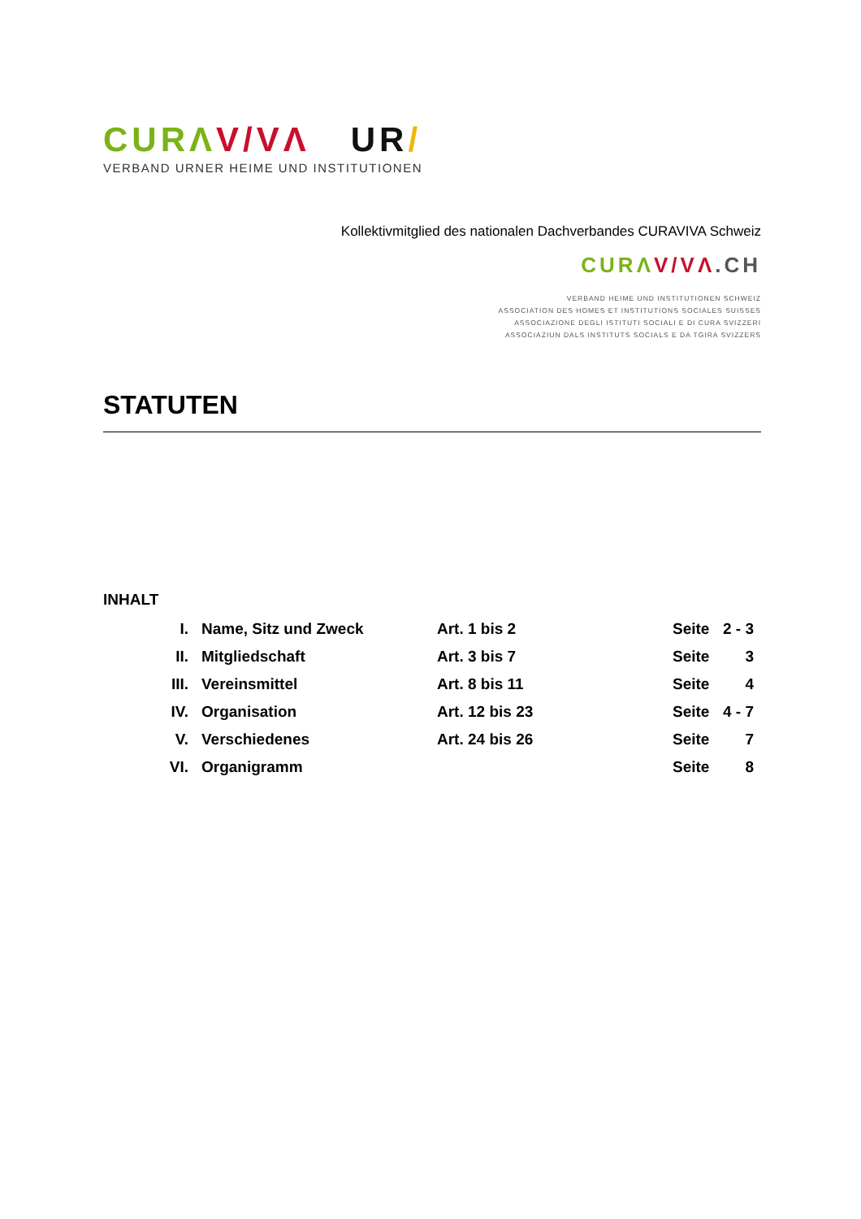CUR ΛV/VΛ UR/
VERBAND URNER HEIME UND INSTITUTIONEN
Kollektivmitglied des nationalen Dachverbandes CURAVIVA Schweiz
CURΛ V/VΛ.CH
VERBAND HEIME UND INSTITUTIONEN SCHWEIZ
ASSOCIATION DES HOMES ET INSTITUTIONS SOCIALES SUISSES
ASSOCIAZIONE DEGLI ISTITUTI SOCIALI E DI CURA SVIZZERI
ASSOCIAZIUN DALS INSTITUTS SOCIALS E DA TGIRA SVIZZERS
STATUTEN
INHALT
| I. | Name, Sitz und Zweck | Art. 1 bis 2 | Seite | 2 - 3 |
| II. | Mitgliedschaft | Art. 3 bis 7 | Seite | 3 |
| III. | Vereinsmittel | Art. 8 bis 11 | Seite | 4 |
| IV. | Organisation | Art. 12 bis 23 | Seite | 4 - 7 |
| V. | Verschiedenes | Art. 24 bis 26 | Seite | 7 |
| VI. | Organigramm | | Seite | 8 |